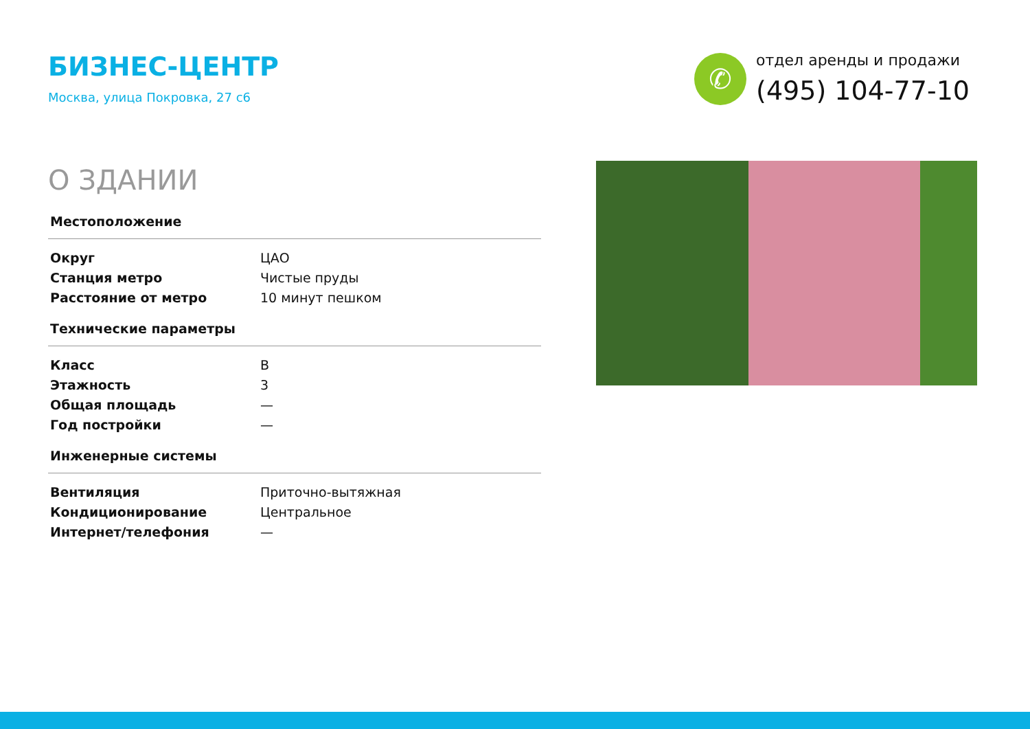БИЗНЕС-ЦЕНТР
Москва, улица Покровка, 27 с6
✆
отдел аренды и продажи
(495) 104-77-10
О ЗДАНИИ
| Местоположение | |
| --- | --- |
| Округ | ЦАО |
| Станция метро | Чистые пруды |
| Расстояние от метро | 10 минут пешком |
| Технические параметры | |
| Класс | B |
| Этажность | 3 |
| Общая площадь | — |
| Год постройки | — |
| Инженерные системы | |
| Вентиляция | Приточно-вытяжная |
| Кондиционирование | Центральное |
| Интернет/телефония | — |